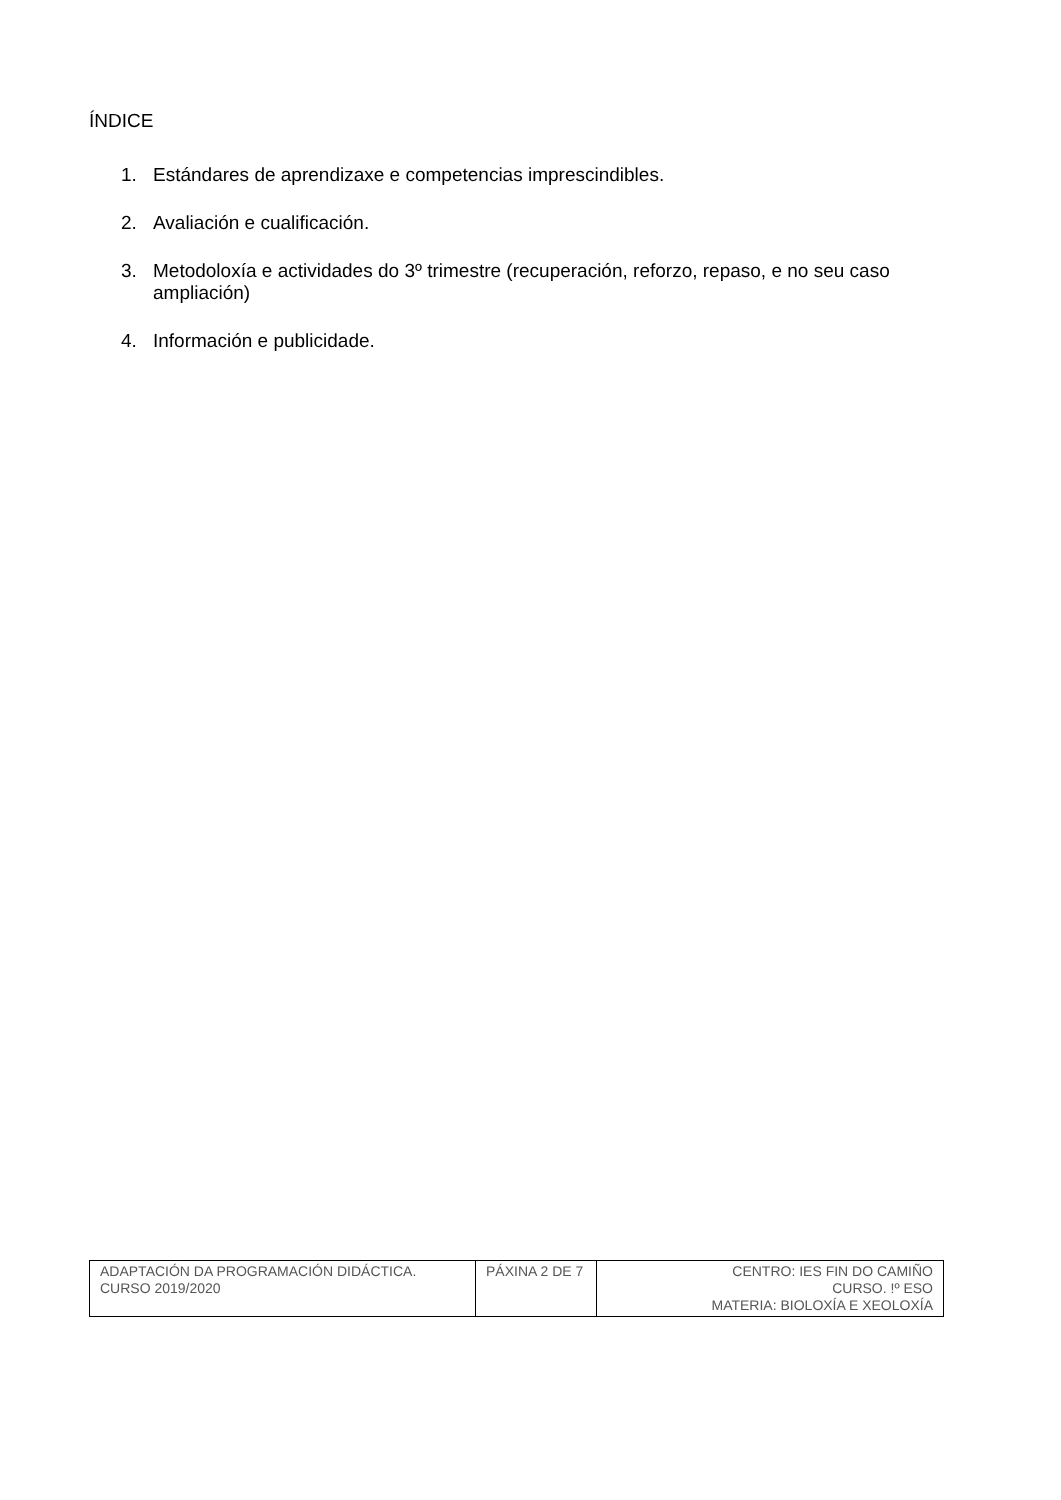ÍNDICE
1. Estándares de aprendizaxe e competencias imprescindibles.
2. Avaliación e cualificación.
3. Metodoloxía e actividades do 3º trimestre (recuperación, reforzo, repaso, e no seu caso ampliación)
4. Información e publicidade.
| ADAPTACIÓN DA PROGRAMACIÓN DIDÁCTICA. CURSO 2019/2020 | PÁXINA 2 DE 7 | CENTRO: IES FIN DO CAMIÑO CURSO. !º ESO MATERIA: BIOLOXÍA E XEOLOXÍA |